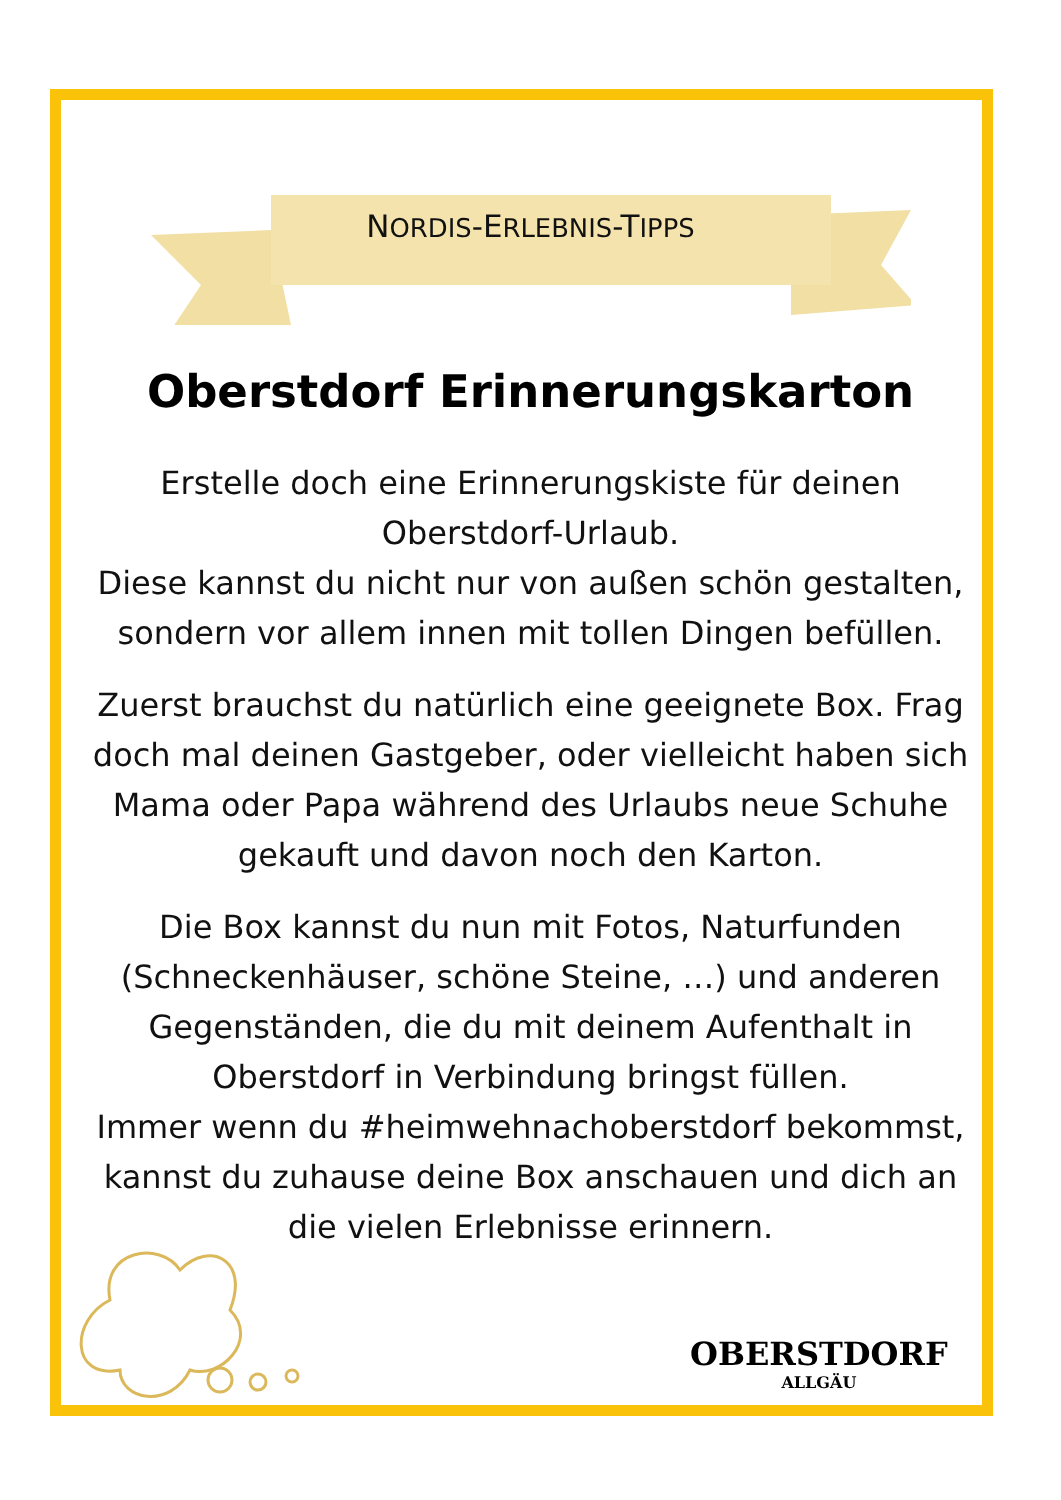NORDIS-ERLEBNIS-TIPPS
Oberstdorf Erinnerungskarton
Erstelle doch eine Erinnerungskiste für deinen Oberstdorf-Urlaub.
Diese kannst du nicht nur von außen schön gestalten, sondern vor allem innen mit tollen Dingen befüllen.
Zuerst brauchst du natürlich eine geeignete Box. Frag doch mal deinen Gastgeber, oder vielleicht haben sich Mama oder Papa während des Urlaubs neue Schuhe gekauft und davon noch den Karton.
Die Box kannst du nun mit Fotos, Naturfunden (Schneckenhäuser, schöne Steine, …) und anderen Gegenständen, die du mit deinem Aufenthalt in Oberstdorf in Verbindung bringst füllen.
Immer wenn du #heimwehnachoberstdorf bekommst, kannst du zuhause deine Box anschauen und dich an die vielen Erlebnisse erinnern.
OBERSTDORF
ALLGÄU